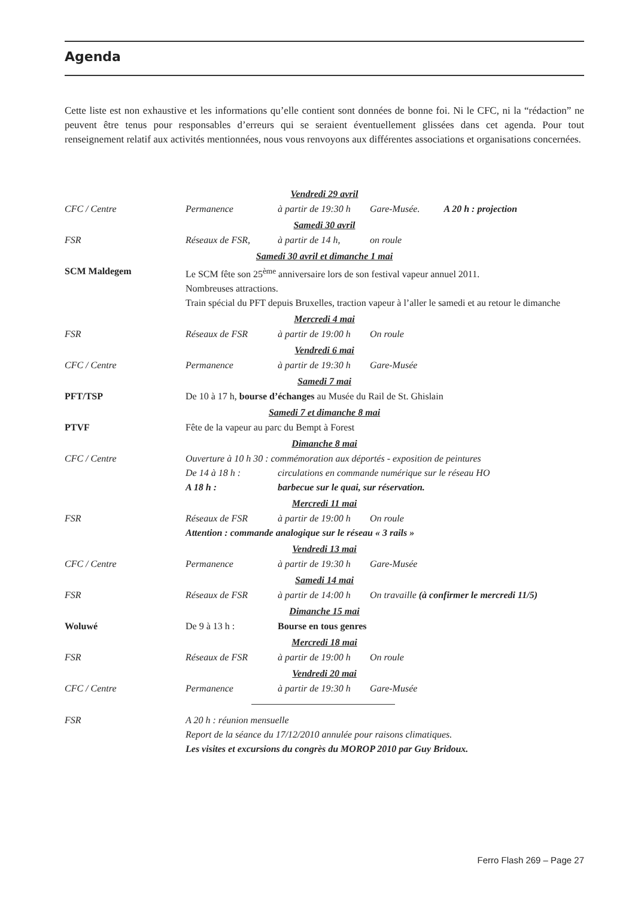Agenda
Cette liste est non exhaustive et les informations qu’elle contient sont données de bonne foi. Ni le CFC, ni la “rédaction” ne peuvent être tenus pour responsables d’erreurs qui se seraient éventuellement glissées dans cet agenda. Pour tout renseignement relatif aux activités mentionnées, nous vous renvoyons aux différentes associations et organisations concernées.
Vendredi 29 avril
CFC / Centre Permanence à partir de 19:30 h Gare-Musée. A 20 h : projection
Samedi 30 avril
FSR Réseaux de FSR, à partir de 14 h, on roule
Samedi 30 avril et dimanche 1 mai
SCM Maldegem Le SCM fête son 25<sup>ème</sup> anniversaire lors de son festival vapeur annuel 2011.
Nombreuses attractions.
Train spécial du PFT depuis Bruxelles, traction vapeur à l’aller le samedi et au retour le dimanche
Mercredi 4 mai
FSR Réseaux de FSR à partir de 19:00 h On roule
Vendredi 6 mai
CFC / Centre Permanence à partir de 19:30 h Gare-Musée
Samedi 7 mai
PFT/TSP De 10 à 17 h, bourse d’échanges au Musée du Rail de St. Ghislain
Samedi 7 et dimanche 8 mai
PTVF Fête de la vapeur au parc du Bempt à Forest
Dimanche 8 mai
CFC / Centre Ouverture à 10 h 30 : commémoration aux déportés - exposition de peintures
De 14 à 18 h : circulations en commande numérique sur le réseau HO
A 18 h : barbecue sur le quai, sur réservation.
Mercredi 11 mai
FSR Réseaux de FSR à partir de 19:00 h On roule
Attention : commande analogique sur le réseau « 3 rails »
Vendredi 13 mai
CFC / Centre Permanence à partir de 19:30 h Gare-Musée
Samedi 14 mai
FSR Réseaux de FSR à partir de 14:00 h On travaille (à confirmer le mercredi 11/5)
Dimanche 15 mai
Woluwé De 9 à 13 h : Bourse en tous genres
Mercredi 18 mai
FSR Réseaux de FSR à partir de 19:00 h On roule
Vendredi 20 mai
CFC / Centre Permanence à partir de 19:30 h Gare-Musée
FSR A 20 h : réunion mensuelle
Report de la séance du 17/12/2010 annulée pour raisons climatiques.
Les visites et excursions du congrès du MOROP 2010 par Guy Bridoux.
Ferro Flash 269 – Page 27